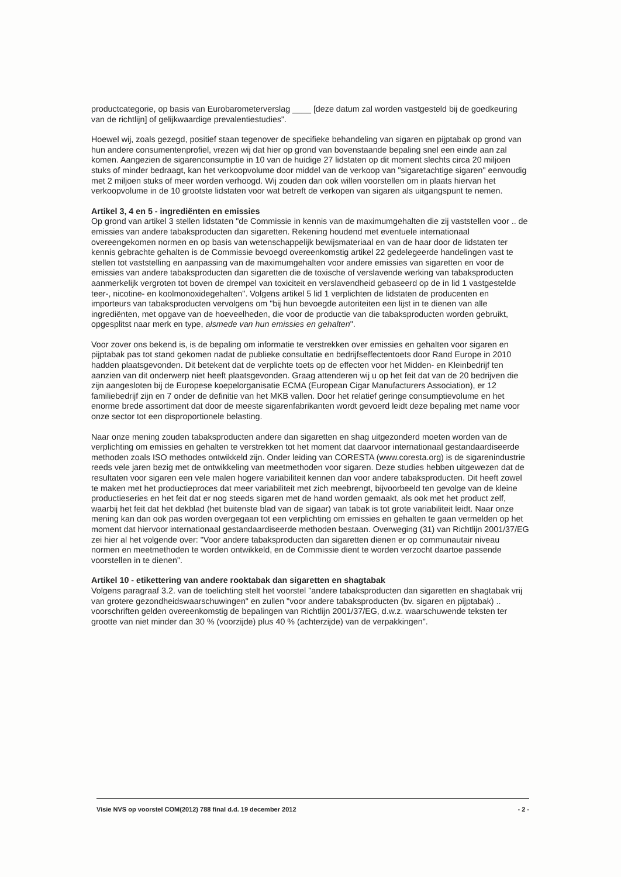productcategorie, op basis van Eurobarometerverslag ____ [deze datum zal worden vastgesteld bij de goedkeuring van de richtlijn] of gelijkwaardige prevalentiestudies".
Hoewel wij, zoals gezegd, positief staan tegenover de specifieke behandeling van sigaren en pijptabak op grond van hun andere consumentenprofiel, vrezen wij dat hier op grond van bovenstaande bepaling snel een einde aan zal komen. Aangezien de sigarenconsumptie in 10 van de huidige 27 lidstaten op dit moment slechts circa 20 miljoen stuks of minder bedraagt, kan het verkoopvolume door middel van de verkoop van "sigaretachtige sigaren" eenvoudig met 2 miljoen stuks of meer worden verhoogd. Wij zouden dan ook willen voorstellen om in plaats hiervan het verkoopvolume in de 10 grootste lidstaten voor wat betreft de verkopen van sigaren als uitgangspunt te nemen.
Artikel 3, 4 en 5 - ingrediënten en emissies
Op grond van artikel 3 stellen lidstaten "de Commissie in kennis van de maximumgehalten die zij vaststellen voor .. de emissies van andere tabaksproducten dan sigaretten. Rekening houdend met eventuele internationaal overeengekomen normen en op basis van wetenschappelijk bewijsmateriaal en van de haar door de lidstaten ter kennis gebrachte gehalten is de Commissie bevoegd overeenkomstig artikel 22 gedelegeerde handelingen vast te stellen tot vaststelling en aanpassing van de maximumgehalten voor andere emissies van sigaretten en voor de emissies van andere tabaksproducten dan sigaretten die de toxische of verslavende werking van tabaksproducten aanmerkelijk vergroten tot boven de drempel van toxiciteit en verslavendheid gebaseerd op de in lid 1 vastgestelde teer-, nicotine- en koolmonoxidegehalten". Volgens artikel 5 lid 1 verplichten de lidstaten de producenten en importeurs van tabaksproducten vervolgens om "bij hun bevoegde autoriteiten een lijst in te dienen van alle ingrediënten, met opgave van de hoeveelheden, die voor de productie van die tabaksproducten worden gebruikt, opgesplitst naar merk en type, alsmede van hun emissies en gehalten".
Voor zover ons bekend is, is de bepaling om informatie te verstrekken over emissies en gehalten voor sigaren en pijptabak pas tot stand gekomen nadat de publieke consultatie en bedrijfseffectentoets door Rand Europe in 2010 hadden plaatsgevonden. Dit betekent dat de verplichte toets op de effecten voor het Midden- en Kleinbedrijf ten aanzien van dit onderwerp niet heeft plaatsgevonden. Graag attenderen wij u op het feit dat van de 20 bedrijven die zijn aangesloten bij de Europese koepelorganisatie ECMA (European Cigar Manufacturers Association), er 12 familiebedrijf zijn en 7 onder de definitie van het MKB vallen. Door het relatief geringe consumptievolume en het enorme brede assortiment dat door de meeste sigarenfabrikanten wordt gevoerd leidt deze bepaling met name voor onze sector tot een disproportionele belasting.
Naar onze mening zouden tabaksproducten andere dan sigaretten en shag uitgezonderd moeten worden van de verplichting om emissies en gehalten te verstrekken tot het moment dat daarvoor internationaal gestandaardiseerde methoden zoals ISO methodes ontwikkeld zijn. Onder leiding van CORESTA (www.coresta.org) is de sigarenindustrie reeds vele jaren bezig met de ontwikkeling van meetmethoden voor sigaren. Deze studies hebben uitgewezen dat de resultaten voor sigaren een vele malen hogere variabiliteit kennen dan voor andere tabaksproducten. Dit heeft zowel te maken met het productieproces dat meer variabiliteit met zich meebrengt, bijvoorbeeld ten gevolge van de kleine productieseries en het feit dat er nog steeds sigaren met de hand worden gemaakt, als ook met het product zelf, waarbij het feit dat het dekblad (het buitenste blad van de sigaar) van tabak is tot grote variabiliteit leidt. Naar onze mening kan dan ook pas worden overgegaan tot een verplichting om emissies en gehalten te gaan vermelden op het moment dat hiervoor internationaal gestandaardiseerde methoden bestaan. Overweging (31) van Richtlijn 2001/37/EG zei hier al het volgende over: "Voor andere tabaksproducten dan sigaretten dienen er op communautair niveau normen en meetmethoden te worden ontwikkeld, en de Commissie dient te worden verzocht daartoe passende voorstellen in te dienen".
Artikel 10 - etikettering van andere rooktabak dan sigaretten en shagtabak
Volgens paragraaf 3.2. van de toelichting stelt het voorstel "andere tabaksproducten dan sigaretten en shagtabak vrij van grotere gezondheidswaarschuwingen" en zullen "voor andere tabaksproducten (bv. sigaren en pijptabak) .. voorschriften gelden overeenkomstig de bepalingen van Richtlijn 2001/37/EG, d.w.z. waarschuwende teksten ter grootte van niet minder dan 30 % (voorzijde) plus 40 % (achterzijde) van de verpakkingen".
Visie NVS op voorstel COM(2012) 788 final d.d. 19 december 2012 - 2 -